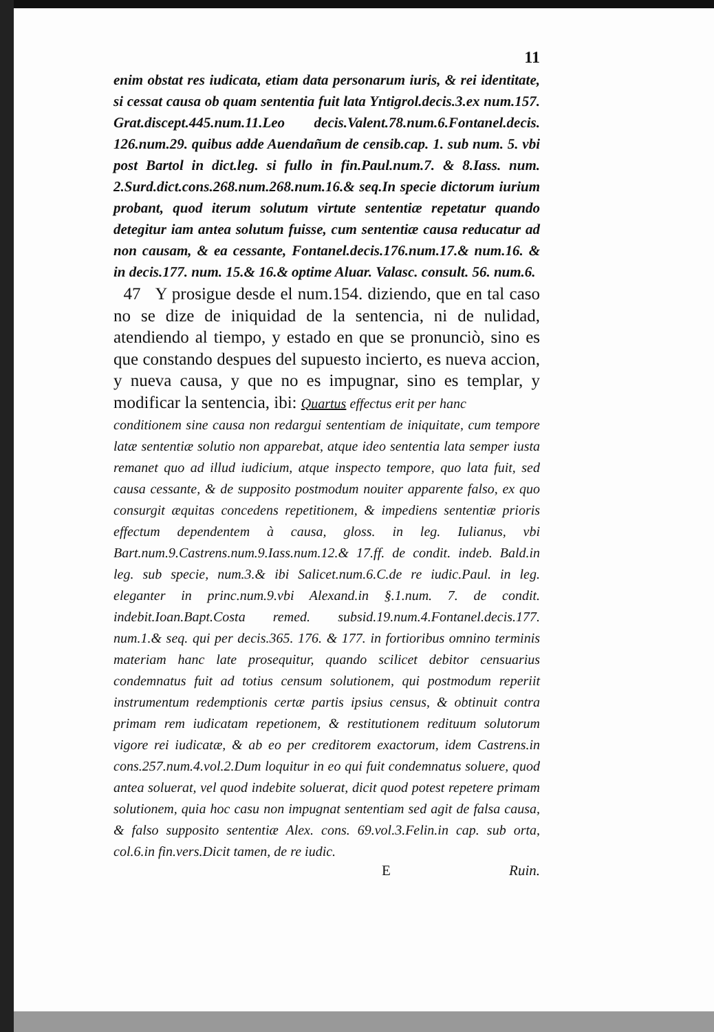11
enim obstat res iudicata, etiam data personarum iuris, & rei identitate, si cessat causa ob quam sententia fuit lata Yntigrol.decis.3.ex num.157. Grat.discept.445.num.11.Leo decis.Valent.78.num.6.Fontanel.decis. 126.num.29. quibus adde Auendañum de censib.cap. 1. sub num. 5. vbi post Bartol in dict.leg. si fullo in fin.Paul.num.7. & 8.Iass. num. 2.Surd.dict.cons.268.num.268.num.16.& seq.In specie dictorum iurium probant, quod iterum solutum virtute sententiæ repetatur quando detegitur iam antea solutum fuisse, cum sententiæ causa reducatur ad non causam, & ea cessante, Fontanel.decis.176.num.17.& num.16. & in decis.177. num. 15.& 16.& optime Aluar. Valasc. consult. 56. num.6.
47 Y prosigue desde el num.154. diziendo, que en tal caso no se dize de iniquidad de la sentencia, ni de nulidad, atendiendo al tiempo, y estado en que se pronunciò, sino es que constando despues del supuesto incierto, es nueva accion, y nueva causa, y que no es impugnar, sino es templar, y modificar la sentencia, ibi: Quartus effectus erit per hanc
conditionem sine causa non redargui sententiam de iniquitate, cum tempore latæ sententiæ solutio non apparebat, atque ideo sententia lata semper iusta remanet quo ad illud iudicium, atque inspecto tempore, quo lata fuit, sed causa cessante, & de supposito postmodum nouiter apparente falso, ex quo consurgit æquitas concedens repetitionem, & impediens sententiæ prioris effectum dependentem à causa, gloss. in leg. Iulianus, vbi Bart.num.9.Castrens.num.9.Iass.num.12.& 17.ff. de condit. indeb. Bald.in leg. sub specie, num.3.& ibi Salicet.num.6.C.de re iudic.Paul. in leg. eleganter in princ.num.9.vbi Alexand.in §.1.num. 7. de condit. indebit.Ioan.Bapt.Costa remed. subsid.19.num.4.Fontanel.decis.177. num.1.& seq. qui per decis.365. 176. & 177. in fortioribus omnino terminis materiam hanc late prosequitur, quando scilicet debitor censuarius condemnatus fuit ad totius censum solutionem, qui postmodum reperiit instrumentum redemptionis certæ partis ipsius census, & obtinuit contra primam rem iudicatam repetionem, & restitutionem redituum solutorum vigore rei iudicatæ, & ab eo per creditorem exactorum, idem Castrens.in cons.257.num.4.vol.2.Dum loquitur in eo qui fuit condemnatus soluere, quod antea soluerat, vel quod indebite soluerat, dicit quod potest repetere primam solutionem, quia hoc casu non impugnat sententiam sed agit de falsa causa, & falso supposito sententiæ Alex. cons. 69.vol.3.Felin.in cap. sub orta, col.6.in fin.vers.Dicit tamen, de re iudic.
E Ruin.